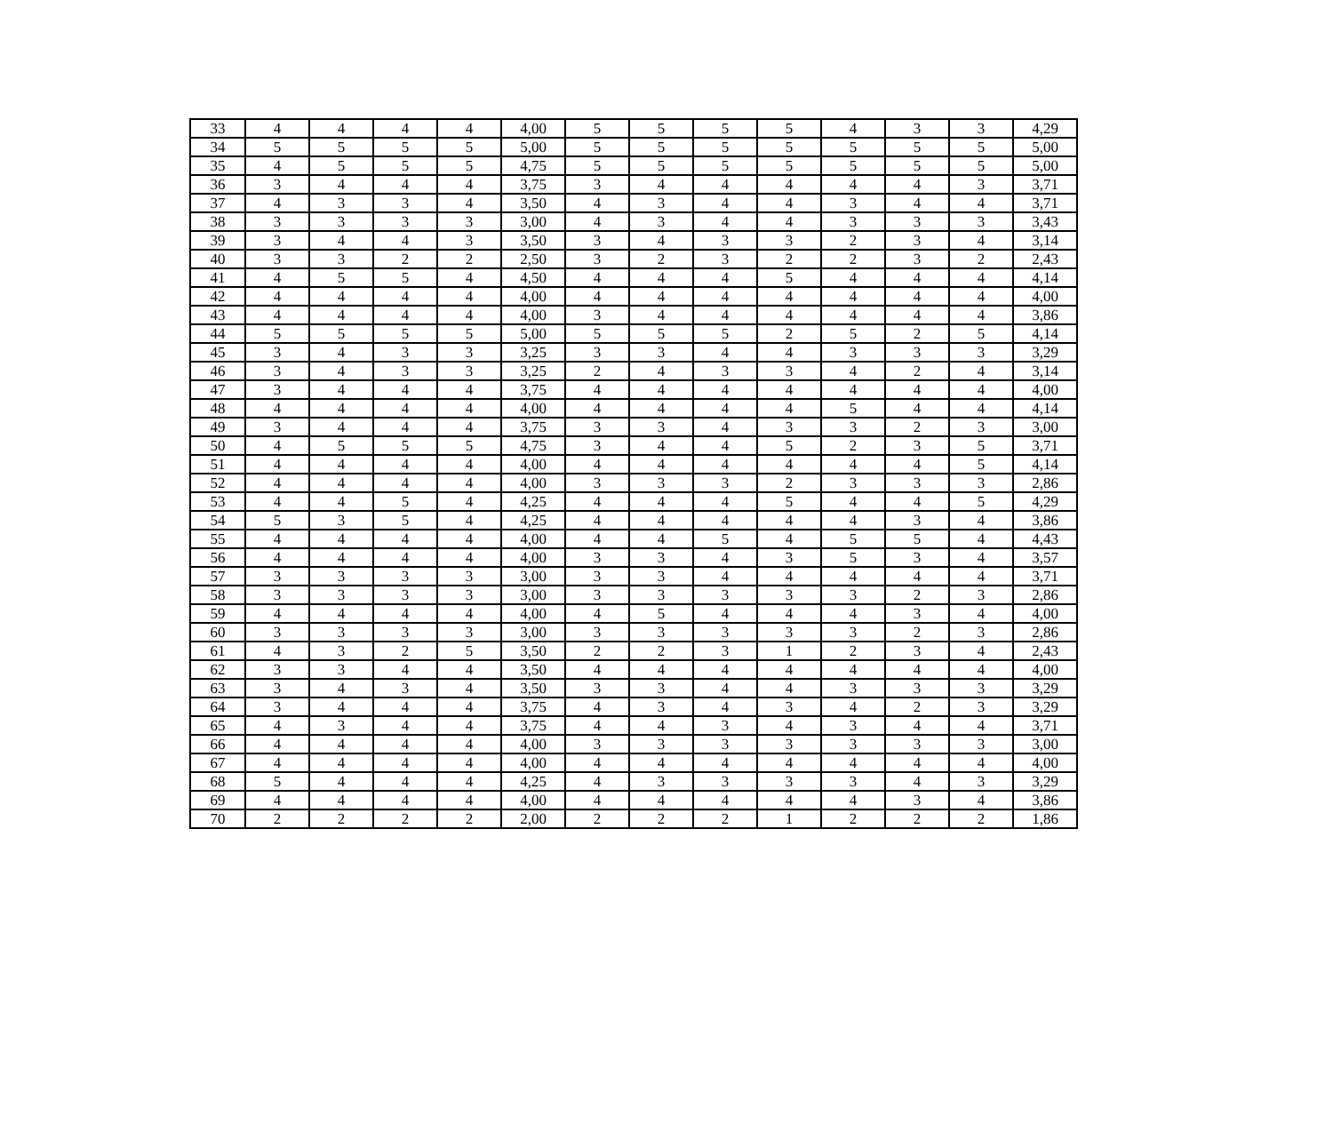| 33 | 4 | 4 | 4 | 4 | 4,00 | 5 | 5 | 5 | 5 | 4 | 3 | 3 | 4,29 |
| 34 | 5 | 5 | 5 | 5 | 5,00 | 5 | 5 | 5 | 5 | 5 | 5 | 5 | 5,00 |
| 35 | 4 | 5 | 5 | 5 | 4,75 | 5 | 5 | 5 | 5 | 5 | 5 | 5 | 5,00 |
| 36 | 3 | 4 | 4 | 4 | 3,75 | 3 | 4 | 4 | 4 | 4 | 4 | 3 | 3,71 |
| 37 | 4 | 3 | 3 | 4 | 3,50 | 4 | 3 | 4 | 4 | 3 | 4 | 4 | 3,71 |
| 38 | 3 | 3 | 3 | 3 | 3,00 | 4 | 3 | 4 | 4 | 3 | 3 | 3 | 3,43 |
| 39 | 3 | 4 | 4 | 3 | 3,50 | 3 | 4 | 3 | 3 | 2 | 3 | 4 | 3,14 |
| 40 | 3 | 3 | 2 | 2 | 2,50 | 3 | 2 | 3 | 2 | 2 | 3 | 2 | 2,43 |
| 41 | 4 | 5 | 5 | 4 | 4,50 | 4 | 4 | 4 | 5 | 4 | 4 | 4 | 4,14 |
| 42 | 4 | 4 | 4 | 4 | 4,00 | 4 | 4 | 4 | 4 | 4 | 4 | 4 | 4,00 |
| 43 | 4 | 4 | 4 | 4 | 4,00 | 3 | 4 | 4 | 4 | 4 | 4 | 4 | 3,86 |
| 44 | 5 | 5 | 5 | 5 | 5,00 | 5 | 5 | 5 | 2 | 5 | 2 | 5 | 4,14 |
| 45 | 3 | 4 | 3 | 3 | 3,25 | 3 | 3 | 4 | 4 | 3 | 3 | 3 | 3,29 |
| 46 | 3 | 4 | 3 | 3 | 3,25 | 2 | 4 | 3 | 3 | 4 | 2 | 4 | 3,14 |
| 47 | 3 | 4 | 4 | 4 | 3,75 | 4 | 4 | 4 | 4 | 4 | 4 | 4 | 4,00 |
| 48 | 4 | 4 | 4 | 4 | 4,00 | 4 | 4 | 4 | 4 | 5 | 4 | 4 | 4,14 |
| 49 | 3 | 4 | 4 | 4 | 3,75 | 3 | 3 | 4 | 3 | 3 | 2 | 3 | 3,00 |
| 50 | 4 | 5 | 5 | 5 | 4,75 | 3 | 4 | 4 | 5 | 2 | 3 | 5 | 3,71 |
| 51 | 4 | 4 | 4 | 4 | 4,00 | 4 | 4 | 4 | 4 | 4 | 4 | 5 | 4,14 |
| 52 | 4 | 4 | 4 | 4 | 4,00 | 3 | 3 | 3 | 2 | 3 | 3 | 3 | 2,86 |
| 53 | 4 | 4 | 5 | 4 | 4,25 | 4 | 4 | 4 | 5 | 4 | 4 | 5 | 4,29 |
| 54 | 5 | 3 | 5 | 4 | 4,25 | 4 | 4 | 4 | 4 | 4 | 3 | 4 | 3,86 |
| 55 | 4 | 4 | 4 | 4 | 4,00 | 4 | 4 | 5 | 4 | 5 | 5 | 4 | 4,43 |
| 56 | 4 | 4 | 4 | 4 | 4,00 | 3 | 3 | 4 | 3 | 5 | 3 | 4 | 3,57 |
| 57 | 3 | 3 | 3 | 3 | 3,00 | 3 | 3 | 4 | 4 | 4 | 4 | 4 | 3,71 |
| 58 | 3 | 3 | 3 | 3 | 3,00 | 3 | 3 | 3 | 3 | 3 | 2 | 3 | 2,86 |
| 59 | 4 | 4 | 4 | 4 | 4,00 | 4 | 5 | 4 | 4 | 4 | 3 | 4 | 4,00 |
| 60 | 3 | 3 | 3 | 3 | 3,00 | 3 | 3 | 3 | 3 | 3 | 2 | 3 | 2,86 |
| 61 | 4 | 3 | 2 | 5 | 3,50 | 2 | 2 | 3 | 1 | 2 | 3 | 4 | 2,43 |
| 62 | 3 | 3 | 4 | 4 | 3,50 | 4 | 4 | 4 | 4 | 4 | 4 | 4 | 4,00 |
| 63 | 3 | 4 | 3 | 4 | 3,50 | 3 | 3 | 4 | 4 | 3 | 3 | 3 | 3,29 |
| 64 | 3 | 4 | 4 | 4 | 3,75 | 4 | 3 | 4 | 3 | 4 | 2 | 3 | 3,29 |
| 65 | 4 | 3 | 4 | 4 | 3,75 | 4 | 4 | 3 | 4 | 3 | 4 | 4 | 3,71 |
| 66 | 4 | 4 | 4 | 4 | 4,00 | 3 | 3 | 3 | 3 | 3 | 3 | 3 | 3,00 |
| 67 | 4 | 4 | 4 | 4 | 4,00 | 4 | 4 | 4 | 4 | 4 | 4 | 4 | 4,00 |
| 68 | 5 | 4 | 4 | 4 | 4,25 | 4 | 3 | 3 | 3 | 3 | 4 | 3 | 3,29 |
| 69 | 4 | 4 | 4 | 4 | 4,00 | 4 | 4 | 4 | 4 | 4 | 3 | 4 | 3,86 |
| 70 | 2 | 2 | 2 | 2 | 2,00 | 2 | 2 | 2 | 1 | 2 | 2 | 2 | 1,86 |